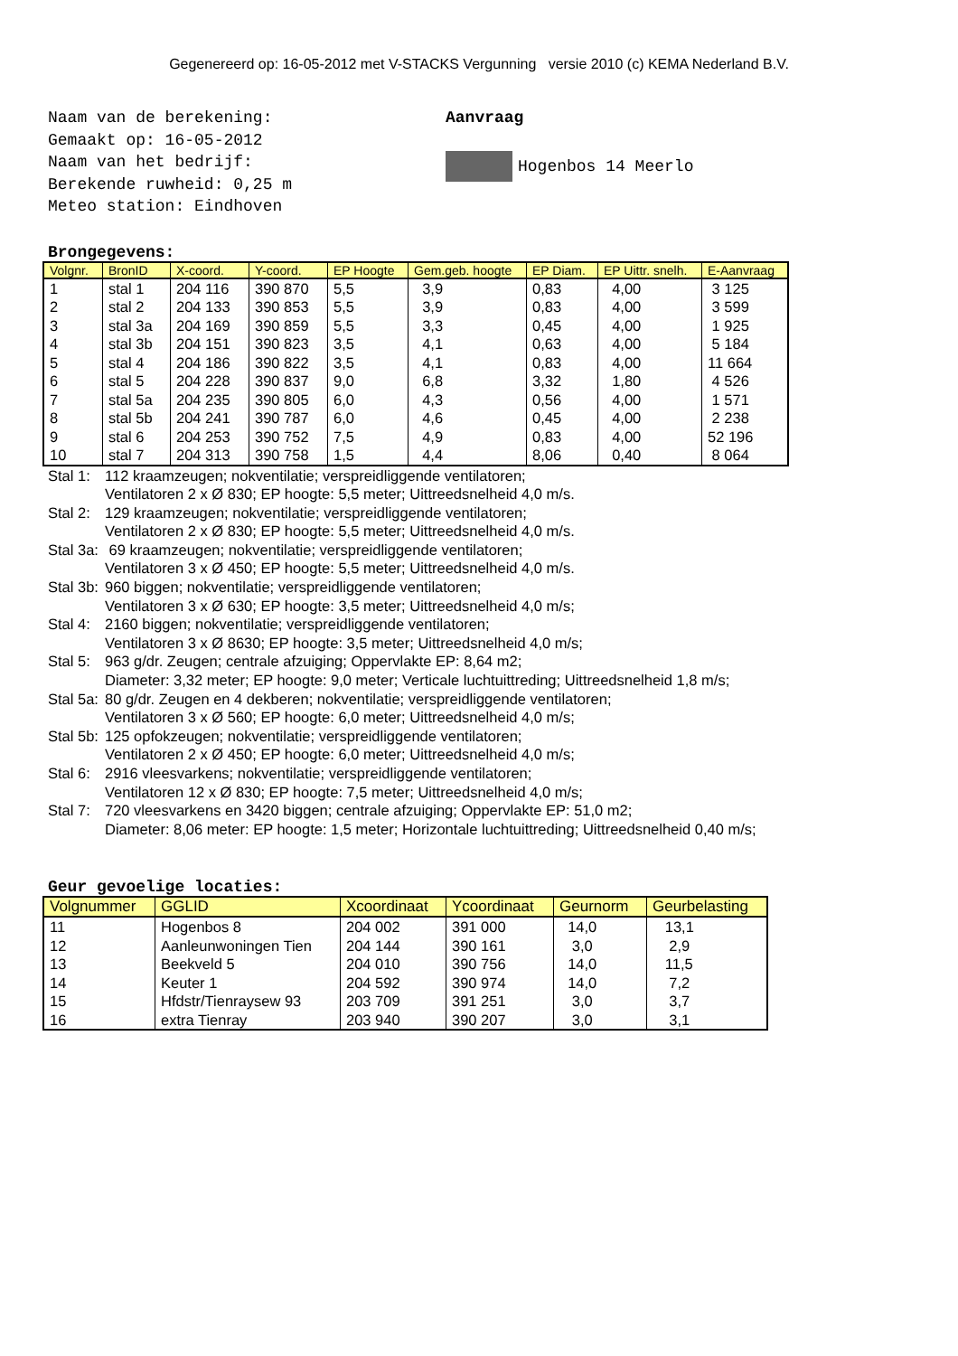Gegenereerd op: 16-05-2012 met V-STACKS Vergunning versie 2010 (c) KEMA Nederland B.V.
Naam van de berekening:
Gemaakt op: 16-05-2012
Naam van het bedrijf:
Berekende ruwheid: 0,25 m
Meteo station: Eindhoven
Aanvraag
Hogenbos 14 Meerlo
Brongegevens:
| Volgnr. | BronID | X-coord. | Y-coord. | EP Hoogte | Gem.geb. hoogte | EP Diam. | EP Uittr. snelh. | E-Aanvraag |
| --- | --- | --- | --- | --- | --- | --- | --- | --- |
| 1 | stal 1 | 204 116 | 390 870 | 5,5 | 3,9 | 0,83 | 4,00 | 3 125 |
| 2 | stal 2 | 204 133 | 390 853 | 5,5 | 3,9 | 0,83 | 4,00 | 3 599 |
| 3 | stal 3a | 204 169 | 390 859 | 5,5 | 3,3 | 0,45 | 4,00 | 1 925 |
| 4 | stal 3b | 204 151 | 390 823 | 3,5 | 4,1 | 0,63 | 4,00 | 5 184 |
| 5 | stal 4 | 204 186 | 390 822 | 3,5 | 4,1 | 0,83 | 4,00 | 11 664 |
| 6 | stal 5 | 204 228 | 390 837 | 9,0 | 6,8 | 3,32 | 1,80 | 4 526 |
| 7 | stal 5a | 204 235 | 390 805 | 6,0 | 4,3 | 0,56 | 4,00 | 1 571 |
| 8 | stal 5b | 204 241 | 390 787 | 6,0 | 4,6 | 0,45 | 4,00 | 2 238 |
| 9 | stal 6 | 204 253 | 390 752 | 7,5 | 4,9 | 0,83 | 4,00 | 52 196 |
| 10 | stal 7 | 204 313 | 390 758 | 1,5 | 4,4 | 8,06 | 0,40 | 8 064 |
Stal 1: 112 kraamzeugen; nokventilatie; verspreidliggende ventilatoren;
Ventilatoren 2 x Ø 830; EP hoogte: 5,5 meter; Uittreedsnelheid 4,0 m/s.
Stal 2: 129 kraamzeugen; nokventilatie; verspreidliggende ventilatoren;
Ventilatoren 2 x Ø 830; EP hoogte: 5,5 meter; Uittreedsnelheid 4,0 m/s.
Stal 3a: 69 kraamzeugen; nokventilatie; verspreidliggende ventilatoren;
Ventilatoren 3 x Ø 450; EP hoogte: 5,5 meter; Uittreedsnelheid 4,0 m/s.
Stal 3b: 960 biggen; nokventilatie; verspreidliggende ventilatoren;
Ventilatoren 3 x Ø 630; EP hoogte: 3,5 meter; Uittreedsnelheid 4,0 m/s;
Stal 4: 2160 biggen; nokventilatie; verspreidliggende ventilatoren;
Ventilatoren 3 x Ø 8630; EP hoogte: 3,5 meter; Uittreedsnelheid 4,0 m/s;
Stal 5: 963 g/dr. Zeugen; centrale afzuiging; Oppervlakte EP: 8,64 m2;
Diameter: 3,32 meter; EP hoogte: 9,0 meter; Verticale luchtuittreding; Uittreedsnelheid 1,8 m/s;
Stal 5a: 80 g/dr. Zeugen en 4 dekberen; nokventilatie; verspreidliggende ventilatoren;
Ventilatoren 3 x Ø 560; EP hoogte: 6,0 meter; Uittreedsnelheid 4,0 m/s;
Stal 5b: 125 opfokzeugen; nokventilatie; verspreidliggende ventilatoren;
Ventilatoren 2 x Ø 450; EP hoogte: 6,0 meter; Uittreedsnelheid 4,0 m/s;
Stal 6: 2916 vleesvarkens; nokventilatie; verspreidliggende ventilatoren;
Ventilatoren 12 x Ø 830; EP hoogte: 7,5 meter; Uittreedsnelheid 4,0 m/s;
Stal 7: 720 vleesvarkens en 3420 biggen; centrale afzuiging; Oppervlakte EP: 51,0 m2;
Diameter: 8,06 meter: EP hoogte: 1,5 meter; Horizontale luchtuittreding; Uittreedsnelheid 0,40 m/s;
Geur gevoelige locaties:
| Volgnummer | GGLID | Xcoordinaat | Ycoordinaat | Geurnorm | Geurbelasting |
| --- | --- | --- | --- | --- | --- |
| 11 | Hogenbos 8 | 204 002 | 391 000 | 14,0 | 13,1 |
| 12 | Aanleunwoningen Tien | 204 144 | 390 161 | 3,0 | 2,9 |
| 13 | Beekveld 5 | 204 010 | 390 756 | 14,0 | 11,5 |
| 14 | Keuter 1 | 204 592 | 390 974 | 14,0 | 7,2 |
| 15 | Hfdstr/Tienraysew 93 | 203 709 | 391 251 | 3,0 | 3,7 |
| 16 | extra Tienray | 203 940 | 390 207 | 3,0 | 3,1 |